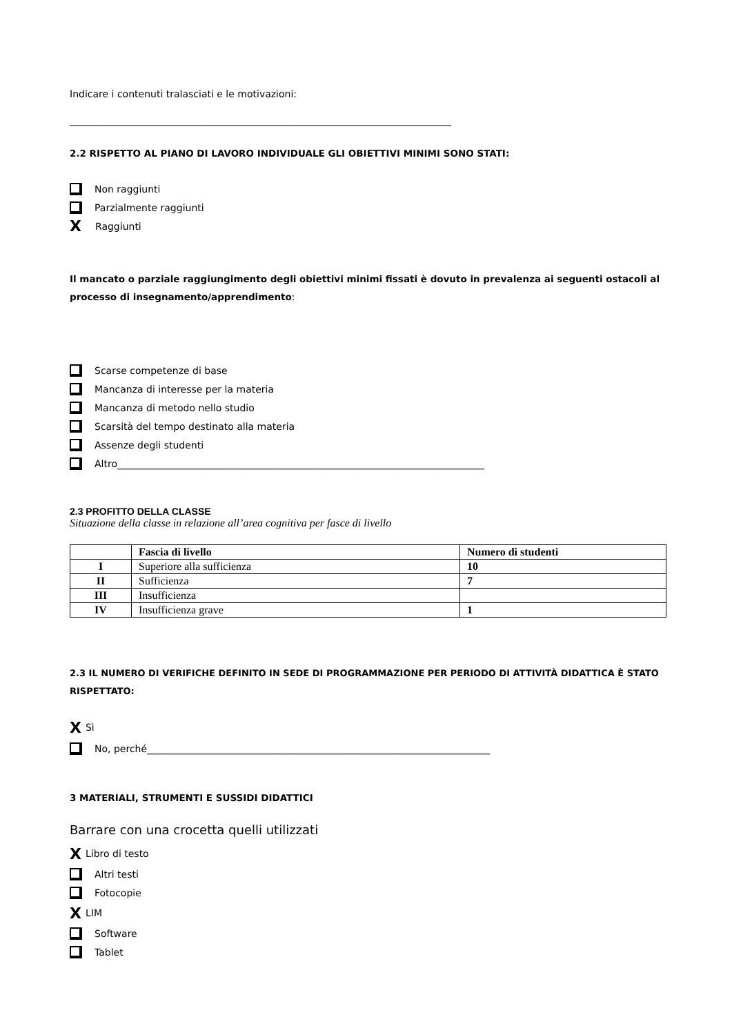Indicare i contenuti tralasciati e le motivazioni:
_______________________________________________________________________________
2.2 RISPETTO AL PIANO DI LAVORO INDIVIDUALE GLI OBIETTIVI MINIMI SONO STATI:
Non raggiunti
Parzialmente raggiunti
X Raggiunti
Il mancato o parziale raggiungimento degli obiettivi minimi fissati è dovuto in prevalenza ai seguenti ostacoli al processo di insegnamento/apprendimento:
Scarse competenze di base
Mancanza di interesse per la materia
Mancanza di metodo nello studio
Scarsità del tempo destinato alla materia
Assenze degli studenti
Altro____________________________________________________________________________
2.3 PROFITTO DELLA CLASSE
Situazione della classe in relazione all’area cognitiva per fasce di livello
| | Fascia di livello | Numero di studenti |
| --- | --- | --- |
| I | Superiore alla sufficienza | 10 |
| II | Sufficienza | 7 |
| III | Insufficienza | |
| IV | Insufficienza grave | 1 |
2.3 IL NUMERO DI VERIFICHE DEFINITO IN SEDE DI PROGRAMMAZIONE PER PERIODO DI ATTIVITÀ DIDATTICA È STATO RISPETTATO:
X Sì
No, perché_______________________________________________________________________
3 MATERIALI, STRUMENTI E SUSSIDI DIDATTICI
Barrare con una crocetta quelli utilizzati
X Libro di testo
Altri testi
Fotocopie
X LIM
Software
Tablet